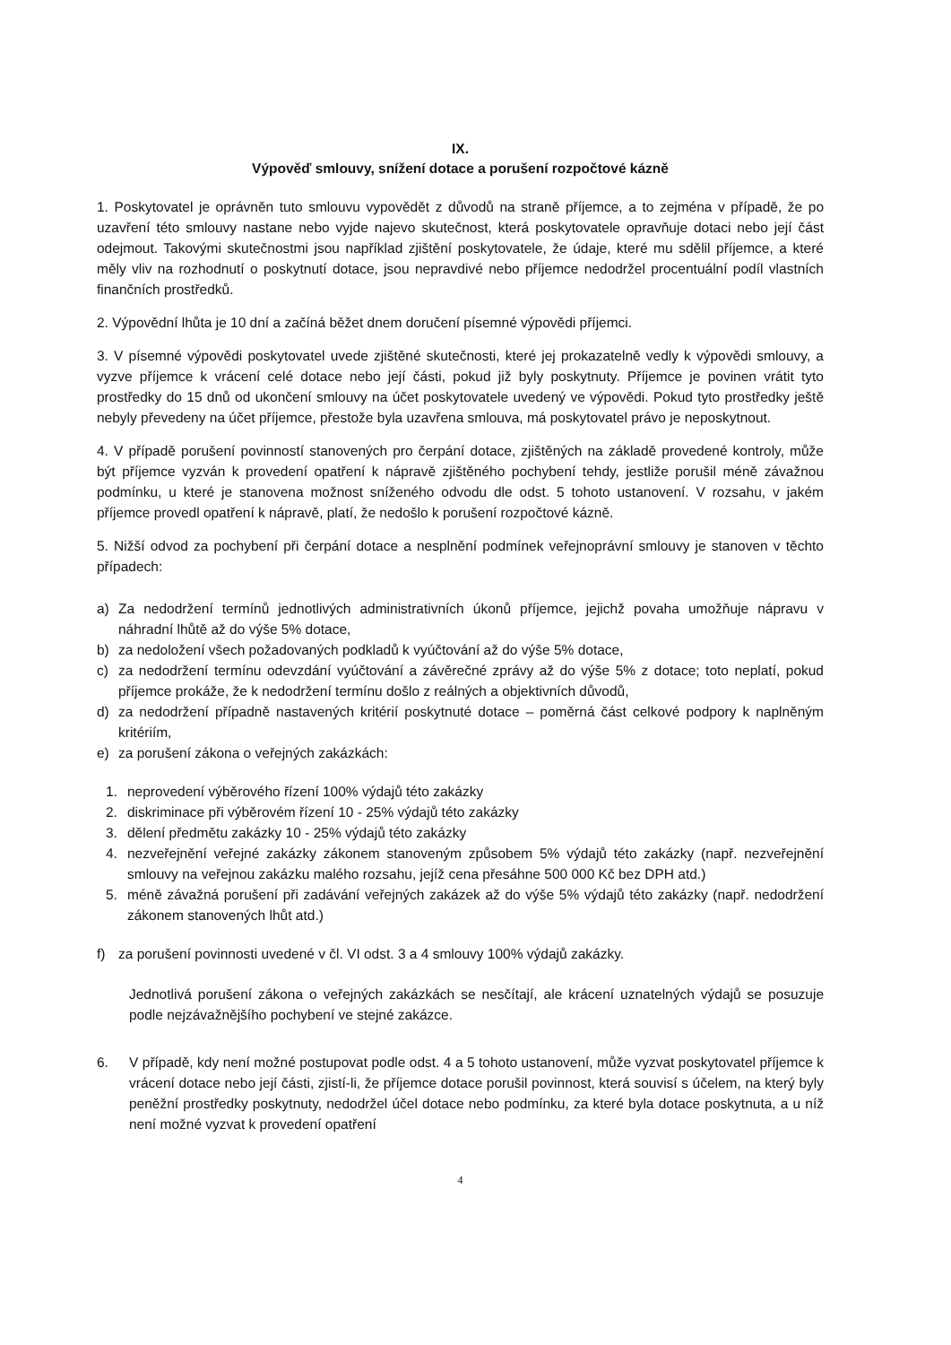IX.
Výpověď smlouvy, snížení dotace a porušení rozpočtové kázně
1. Poskytovatel je oprávněn tuto smlouvu vypovědět z důvodů na straně příjemce, a to zejména v případě, že po uzavření této smlouvy nastane nebo vyjde najevo skutečnost, která poskytovatele opravňuje dotaci nebo její část odejmout. Takovými skutečnostmi jsou například zjištění poskytovatele, že údaje, které mu sdělil příjemce, a které měly vliv na rozhodnutí o poskytnutí dotace, jsou nepravdivé nebo příjemce nedodržel procentuální podíl vlastních finančních prostředků.
2. Výpovědní lhůta je 10 dní a začíná běžet dnem doručení písemné výpovědi příjemci.
3. V písemné výpovědi poskytovatel uvede zjištěné skutečnosti, které jej prokazatelně vedly k výpovědi smlouvy, a vyzve příjemce k vrácení celé dotace nebo její části, pokud již byly poskytnuty. Příjemce je povinen vrátit tyto prostředky do 15 dnů od ukončení smlouvy na účet poskytovatele uvedený ve výpovědi. Pokud tyto prostředky ještě nebyly převedeny na účet příjemce, přestože byla uzavřena smlouva, má poskytovatel právo je neposkytnout.
4. V případě porušení povinností stanovených pro čerpání dotace, zjištěných na základě provedené kontroly, může být příjemce vyzván k provedení opatření k nápravě zjištěného pochybení tehdy, jestliže porušil méně závažnou podmínku, u které je stanovena možnost sníženého odvodu dle odst. 5 tohoto ustanovení. V rozsahu, v jakém příjemce provedl opatření k nápravě, platí, že nedošlo k porušení rozpočtové kázně.
5. Nižší odvod za pochybení při čerpání dotace a nesplnění podmínek veřejnoprávní smlouvy je stanoven v těchto případech:
a) Za nedodržení termínů jednotlivých administrativních úkonů příjemce, jejichž povaha umožňuje nápravu v náhradní lhůtě až do výše 5% dotace,
b) za nedoložení všech požadovaných podkladů k vyúčtování až do výše 5% dotace,
c) za nedodržení termínu odevzdání vyúčtování a závěrečné zprávy až do výše 5% z dotace; toto neplatí, pokud příjemce prokáže, že k nedodržení termínu došlo z reálných a objektivních důvodů,
d) za nedodržení případně nastavených kritérií poskytnuté dotace – poměrná část celkové podpory k naplněným kritériím,
e) za porušení zákona o veřejných zakázkách:
1. neprovedení výběrového řízení 100% výdajů této zakázky
2. diskriminace při výběrovém řízení 10 - 25% výdajů této zakázky
3. dělení předmětu zakázky 10 - 25% výdajů této zakázky
4. nezveřejnění veřejné zakázky zákonem stanoveným způsobem 5% výdajů této zakázky (např. nezveřejnění smlouvy na veřejnou zakázku malého rozsahu, jejíž cena přesáhne 500 000 Kč bez DPH atd.)
5. méně závažná porušení při zadávání veřejných zakázek až do výše 5% výdajů této zakázky (např. nedodržení zákonem stanovených lhůt atd.)
f) za porušení povinnosti uvedené v čl. VI odst. 3 a 4 smlouvy 100% výdajů zakázky.
Jednotlivá porušení zákona o veřejných zakázkách se nesčítají, ale krácení uznatelných výdajů se posuzuje podle nejzávažnějšího pochybení ve stejné zakázce.
6. V případě, kdy není možné postupovat podle odst. 4 a 5 tohoto ustanovení, může vyzvat poskytovatel příjemce k vrácení dotace nebo její části, zjistí-li, že příjemce dotace porušil povinnost, která souvisí s účelem, na který byly peněžní prostředky poskytnuty, nedodržel účel dotace nebo podmínku, za které byla dotace poskytnuta, a u níž není možné vyzvat k provedení opatření
4